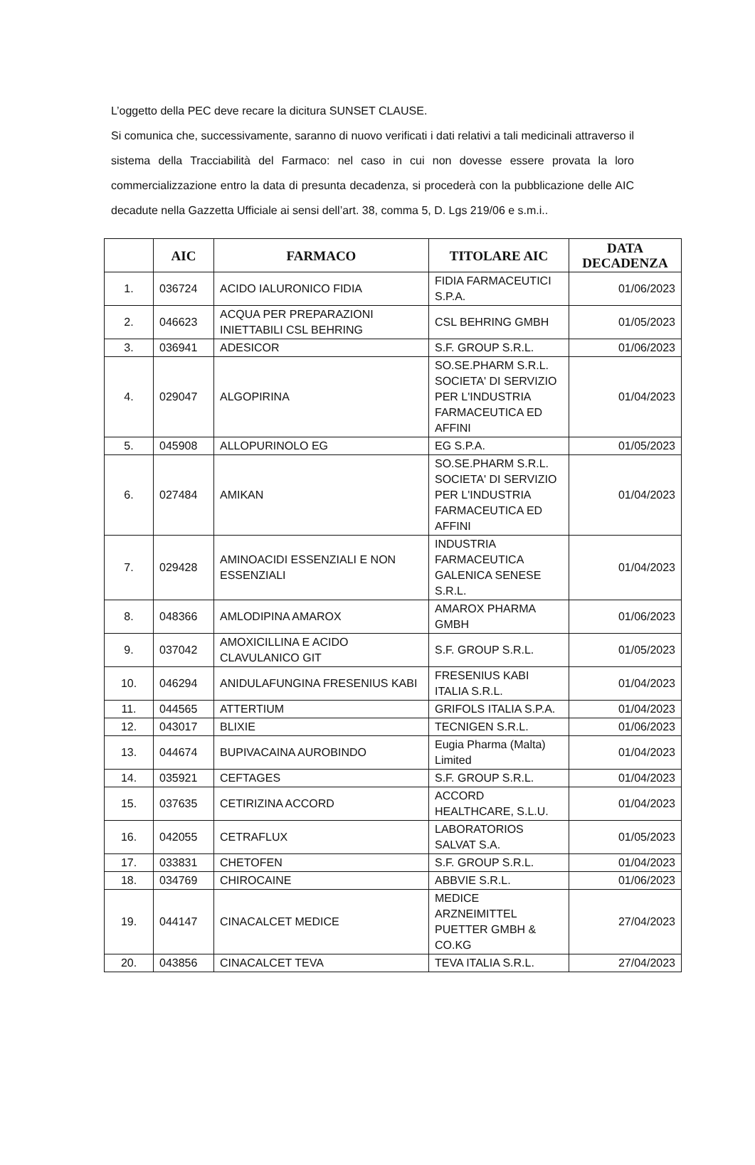L’oggetto della PEC deve recare la dicitura SUNSET CLAUSE.
Si comunica che, successivamente, saranno di nuovo verificati i dati relativi a tali medicinali attraverso il sistema della Tracciabilità del Farmaco: nel caso in cui non dovesse essere provata la loro commercializzazione entro la data di presunta decadenza, si procederà con la pubblicazione delle AIC decadute nella Gazzetta Ufficiale ai sensi dell’art. 38, comma 5, D. Lgs 219/06 e s.m.i..
| | AIC | FARMACO | TITOLARE AIC | DATA DECADENZA |
| --- | --- | --- | --- | --- |
| 1. | 036724 | ACIDO IALURONICO FIDIA | FIDIA FARMACEUTICI S.P.A. | 01/06/2023 |
| 2. | 046623 | ACQUA PER PREPARAZIONI INIETTABILI CSL BEHRING | CSL BEHRING GMBH | 01/05/2023 |
| 3. | 036941 | ADESICOR | S.F. GROUP S.R.L. | 01/06/2023 |
| 4. | 029047 | ALGOPIRINA | SO.SE.PHARM S.R.L. SOCIETA' DI SERVIZIO PER L'INDUSTRIA FARMACEUTICA ED AFFINI | 01/04/2023 |
| 5. | 045908 | ALLOPURINOLO EG | EG S.P.A. | 01/05/2023 |
| 6. | 027484 | AMIKAN | SO.SE.PHARM S.R.L. SOCIETA' DI SERVIZIO PER L'INDUSTRIA FARMACEUTICA ED AFFINI | 01/04/2023 |
| 7. | 029428 | AMINOACIDI ESSENZIALI E NON ESSENZIALI | INDUSTRIA FARMACEUTICA GALENICA SENESE S.R.L. | 01/04/2023 |
| 8. | 048366 | AMLODIPINA AMAROX | AMAROX PHARMA GMBH | 01/06/2023 |
| 9. | 037042 | AMOXICILLINA E ACIDO CLAVULANICO GIT | S.F. GROUP S.R.L. | 01/05/2023 |
| 10. | 046294 | ANIDULAFUNGINA FRESENIUS KABI | FRESENIUS KABI ITALIA S.R.L. | 01/04/2023 |
| 11. | 044565 | ATTERTIUM | GRIFOLS ITALIA S.P.A. | 01/04/2023 |
| 12. | 043017 | BLIXIE | TECNIGEN S.R.L. | 01/06/2023 |
| 13. | 044674 | BUPIVACAINA AUROBINDO | Eugia Pharma (Malta) Limited | 01/04/2023 |
| 14. | 035921 | CEFTAGES | S.F. GROUP S.R.L. | 01/04/2023 |
| 15. | 037635 | CETIRIZINA ACCORD | ACCORD HEALTHCARE, S.L.U. | 01/04/2023 |
| 16. | 042055 | CETRAFLUX | LABORATORIOS SALVAT S.A. | 01/05/2023 |
| 17. | 033831 | CHETOFEN | S.F. GROUP S.R.L. | 01/04/2023 |
| 18. | 034769 | CHIROCAINE | ABBVIE S.R.L. | 01/06/2023 |
| 19. | 044147 | CINACALCET MEDICE | MEDICE ARZNEIMITTEL PUETTER GMBH & CO.KG | 27/04/2023 |
| 20. | 043856 | CINACALCET TEVA | TEVA ITALIA S.R.L. | 27/04/2023 |